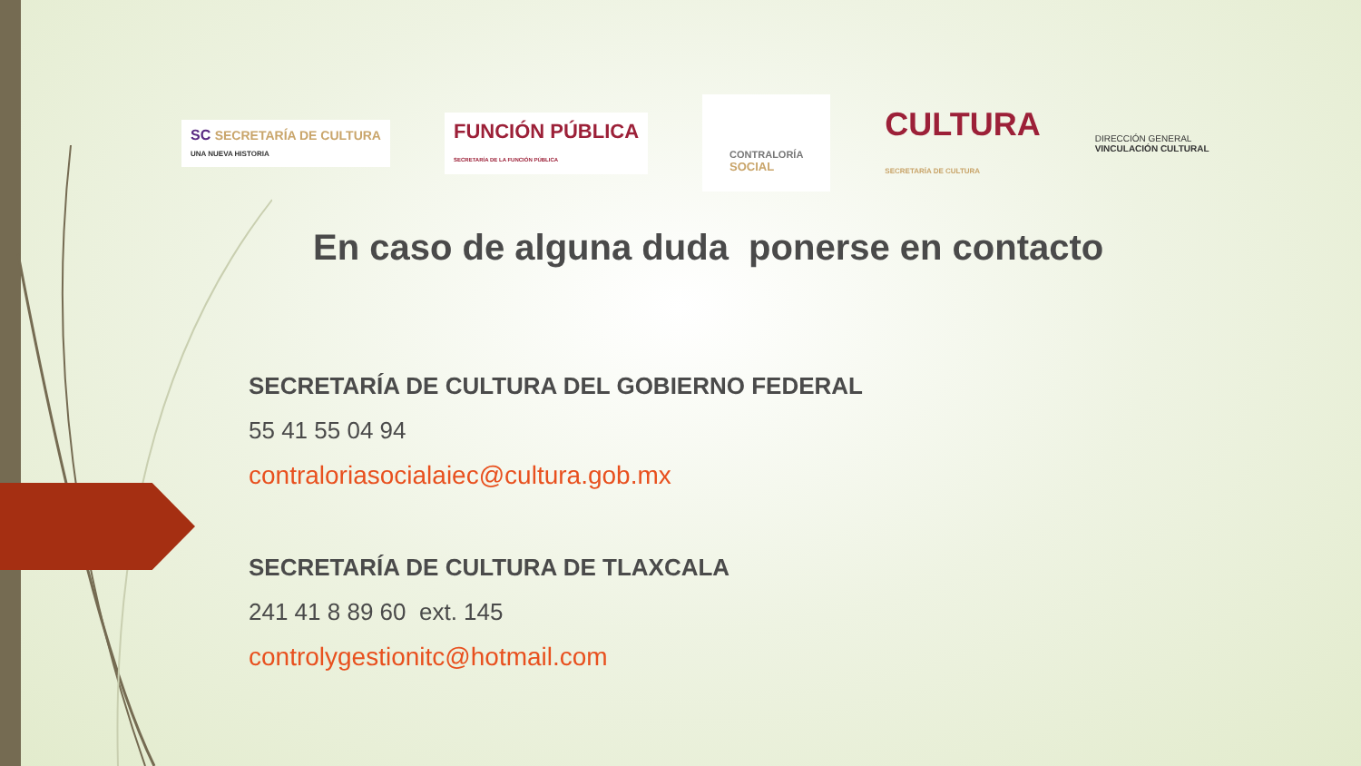SC SECRETARÍA DE CULTURA
UNA NUEVA HISTORIA
FUNCIÓN PÚBLICA
SECRETARÍA DE LA FUNCIÓN PÚBLICA
CONTRALORÍA
SOCIAL
CULTURA
SECRETARÍA DE CULTURA
DIRECCIÓN GENERAL
VINCULACIÓN CULTURAL
En caso de alguna duda ponerse en contacto
SECRETARÍA DE CULTURA DEL GOBIERNO FEDERAL
55 41 55 04 94
contraloriasocialaiec@cultura.gob.mx
SECRETARÍA DE CULTURA DE TLAXCALA
241 41 8 89 60 ext. 145
controlygestionitc@hotmail.com